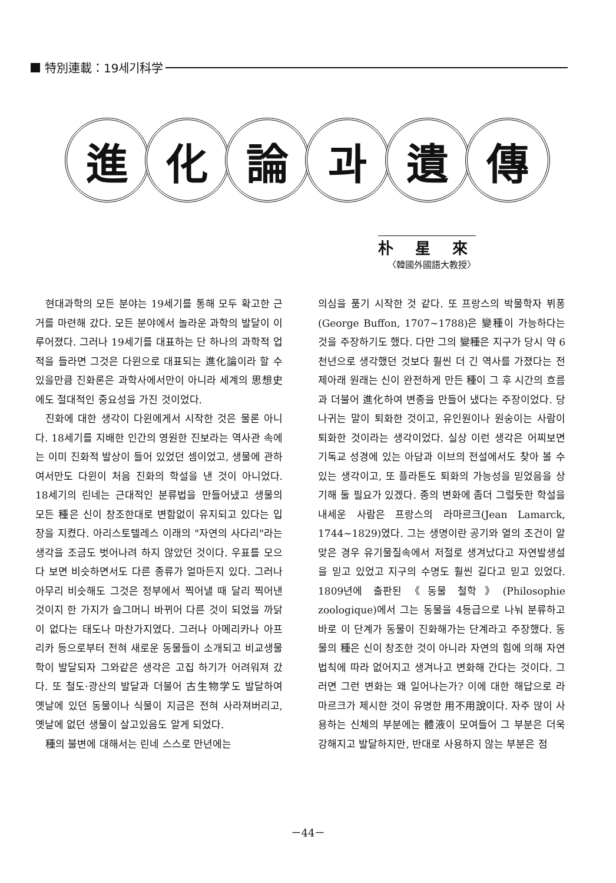特別連載：19세기科学
進化論과遺傳
朴 星 來
〈韓國外國語大教授〉
현대과학의 모든 분야는 19세기를 통해 모두 확고한 근거를 마련해 갔다. 모든 분야에서 놀라운 과학의 발달이 이루어졌다. 그러나 19세기를 대표하는 단 하나의 과학적 업적을 들라면 그것은 다윈으로 대표되는 進化論이라 할 수 있을만큼 진화론은 과학사에서만이 아니라 세계의 思想史에도 절대적인 중요성을 가진 것이었다.
진화에 대한 생각이 다윈에게서 시작한 것은 물론 아니다. 18세기를 지배한 인간의 영원한 진보라는 역사관 속에는 이미 진화적 발상이 들어 있었던 셈이었고, 생물에 관하여서만도 다윈이 처음 진화의 학설을 낸 것이 아니었다. 18세기의 린네는 근대적인 분류법을 만들어냈고 생물의 모든 種은 신이 창조한대로 변함없이 유지되고 있다는 입장을 지켰다. 아리스토텔레스 이래의 "자연의 사다리"라는 생각을 조금도 벗어나려 하지 않았던 것이다. 우표를 모으다 보면 비슷하면서도 다른 종류가 얼마든지 있다. 그러나 아무리 비슷해도 그것은 정부에서 찍어낼 때 달리 찍어낸 것이지 한 가지가 슬그머니 바뀌어 다른 것이 되었을 까닭이 없다는 태도나 마찬가지였다. 그러나 아메리카나 아프리카 등으로부터 전혀 새로운 동물들이 소개되고 비교생물학이 발달되자 그와같은 생각은 고집 하기가 어려워져 갔다. 또 철도·광산의 발달과 더불어 古生物学도 발달하여 옛날에 있던 동물이나 식물이 지금은 전혀 사라져버리고, 옛날에 없던 생물이 살고있음도 알게 되었다.
種의 불변에 대해서는 린네 스스로 만년에는
의심을 품기 시작한 것 같다. 또 프랑스의 박물학자 뷔퐁(George Buffon, 1707~1788)은 變種이 가능하다는 것을 주장하기도 했다. 다만 그의 變種은 지구가 당시 약 6천년으로 생각했던 것보다 훨씬 더 긴 역사를 가졌다는 전제아래 원래는 신이 완전하게 만든 種이 그 후 시간의 흐름과 더불어 進化하여 변종을 만들어 냈다는 주장이었다. 당나귀는 말이 퇴화한 것이고, 유인원이나 원숭이는 사람이 퇴화한 것이라는 생각이었다. 실상 이런 생각은 어찌보면 기독교 성경에 있는 아담과 이브의 전설에서도 찾아 볼 수 있는 생각이고, 또 플라톤도 퇴화의 가능성을 믿었음을 상기해 둘 필요가 있겠다. 종의 변화에 좀더 그럴듯한 학설을 내세운 사람은 프랑스의 라마르크(Jean Lamarck, 1744~1829)였다. 그는 생명이란 공기와 열의 조건이 알맞은 경우 유기물질속에서 저절로 생겨났다고 자연발생설을 믿고 있었고 지구의 수명도 훨씬 길다고 믿고 있었다. 1809년에 출판된《동물 철학》(Philosophie zoologique)에서 그는 동물을 4등급으로 나눠 분류하고 바로 이 단계가 동물이 진화해가는 단계라고 주장했다. 동물의 種은 신이 창조한 것이 아니라 자연의 힘에 의해 자연법칙에 따라 없어지고 생겨나고 변화해 간다는 것이다. 그러면 그런 변화는 왜 일어나는가? 이에 대한 해답으로 라마르크가 제시한 것이 유명한 用不用說이다. 자주 많이 사용하는 신체의 부분에는 體液이 모여들어 그 부분은 더욱 강해지고 발달하지만, 반대로 사용하지 않는 부분은 점
－44－